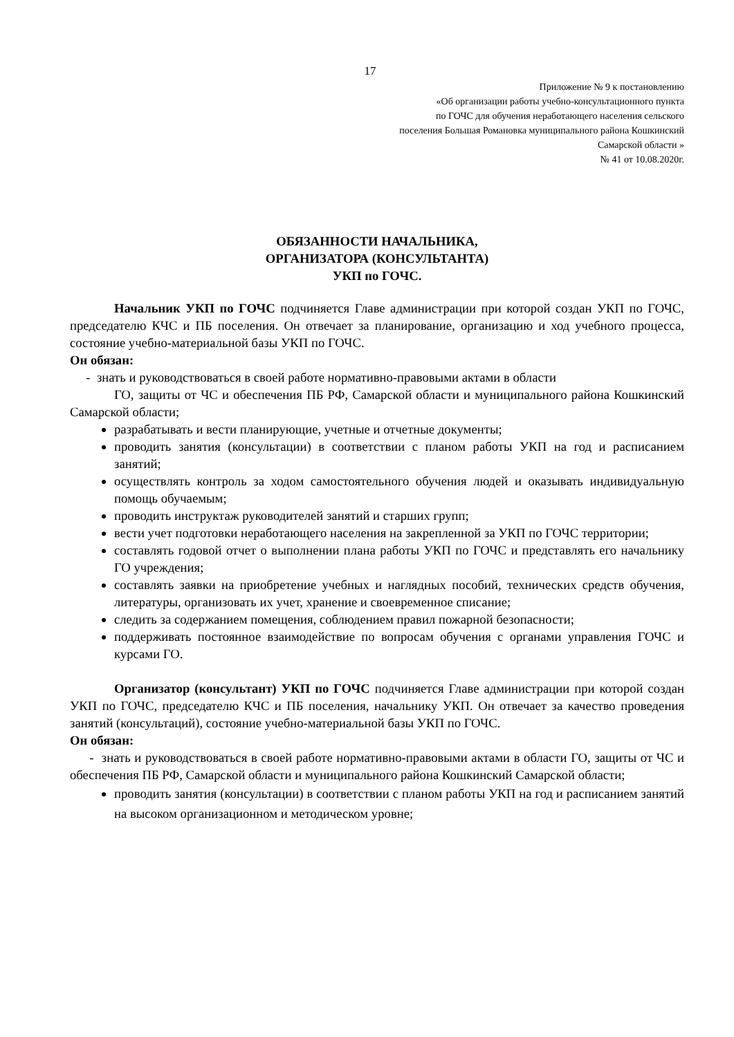17
Приложение № 9 к постановлению
«Об организации работы учебно-консультационного пункта
по ГОЧС для обучения неработающего населения сельского
поселения Большая Романовка муниципального района Кошкинский
Самарской области »
№ 41 от 10.08.2020г.
ОБЯЗАННОСТИ НАЧАЛЬНИКА,
ОРГАНИЗАТОРА (КОНСУЛЬТАНТА)
УКП по ГОЧС.
Начальник УКП по ГОЧС подчиняется Главе администрации при которой создан УКП по ГОЧС, председателю КЧС и ПБ поселения. Он отвечает за планирование, организацию и ход учебного процесса, состояние учебно-материальной базы УКП по ГОЧС.
Он обязан:
- знать и руководствоваться в своей работе нормативно-правовыми актами в области
ГО, защиты от ЧС и обеспечения ПБ РФ, Самарской области и муниципального района Кошкинский Самарской области;
разрабатывать и вести планирующие, учетные и отчетные документы;
проводить занятия (консультации) в соответствии с планом работы УКП на год и расписанием занятий;
осуществлять контроль за ходом самостоятельного обучения людей и оказывать индивидуальную помощь обучаемым;
проводить инструктаж руководителей занятий и старших групп;
вести учет подготовки неработающего населения на закрепленной за УКП по ГОЧС территории;
составлять годовой отчет о выполнении плана работы УКП по ГОЧС и представлять его начальнику ГО учреждения;
составлять заявки на приобретение учебных и наглядных пособий, технических средств обучения, литературы, организовать их учет, хранение и своевременное списание;
следить за содержанием помещения, соблюдением правил пожарной безопасности;
поддерживать постоянное взаимодействие по вопросам обучения с органами управления ГОЧС и курсами ГО.
Организатор (консультант) УКП по ГОЧС подчиняется Главе администрации при которой создан УКП по ГОЧС, председателю КЧС и ПБ поселения, начальнику УКП. Он отвечает за качество проведения занятий (консультаций), состояние учебно-материальной базы УКП по ГОЧС.
Он обязан:
- знать и руководствоваться в своей работе нормативно-правовыми актами в области ГО, защиты от ЧС и обеспечения ПБ РФ, Самарской области и муниципального района Кошкинский Самарской области;
проводить занятия (консультации) в соответствии с планом работы УКП на год и расписанием занятий на высоком организационном и методическом уровне;